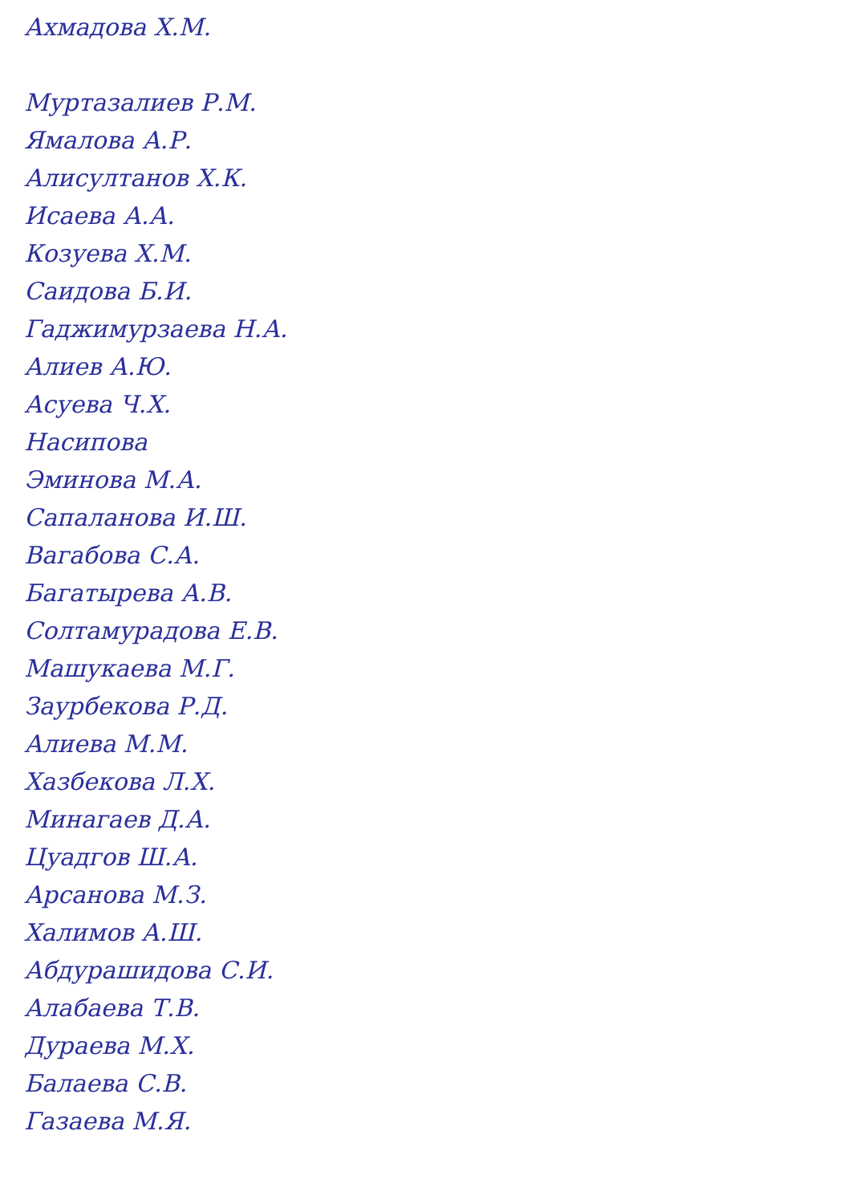Ахмадова Х.М.
Муртазалиев Р.М.
Ямалова А.Р.
Алисултанов Х.К.
Исаева А.А.
Козуева Х.М.
Саидова Б.И.
Гаджимурзаева Н.А.
Алиев А.Ю.
Асуева Ч.Х.
Насипова
Эминова М.А.
Сапаланова И.Ш.
Вагабова С.А.
Багатырева А.В.
Солтамурадова Е.В.
Машукаева М.Г.
Заурбекова Р.Д.
Алиева М.М.
Хазбекова Л.Х.
Минагаев Д.А.
Цуадгов Ш.А.
Арсанова М.З.
Халимов А.Ш.
Абдурашидова С.И.
Алабаева Т.В.
Дураева М.Х.
Балаева С.В.
Газаева М.Я.